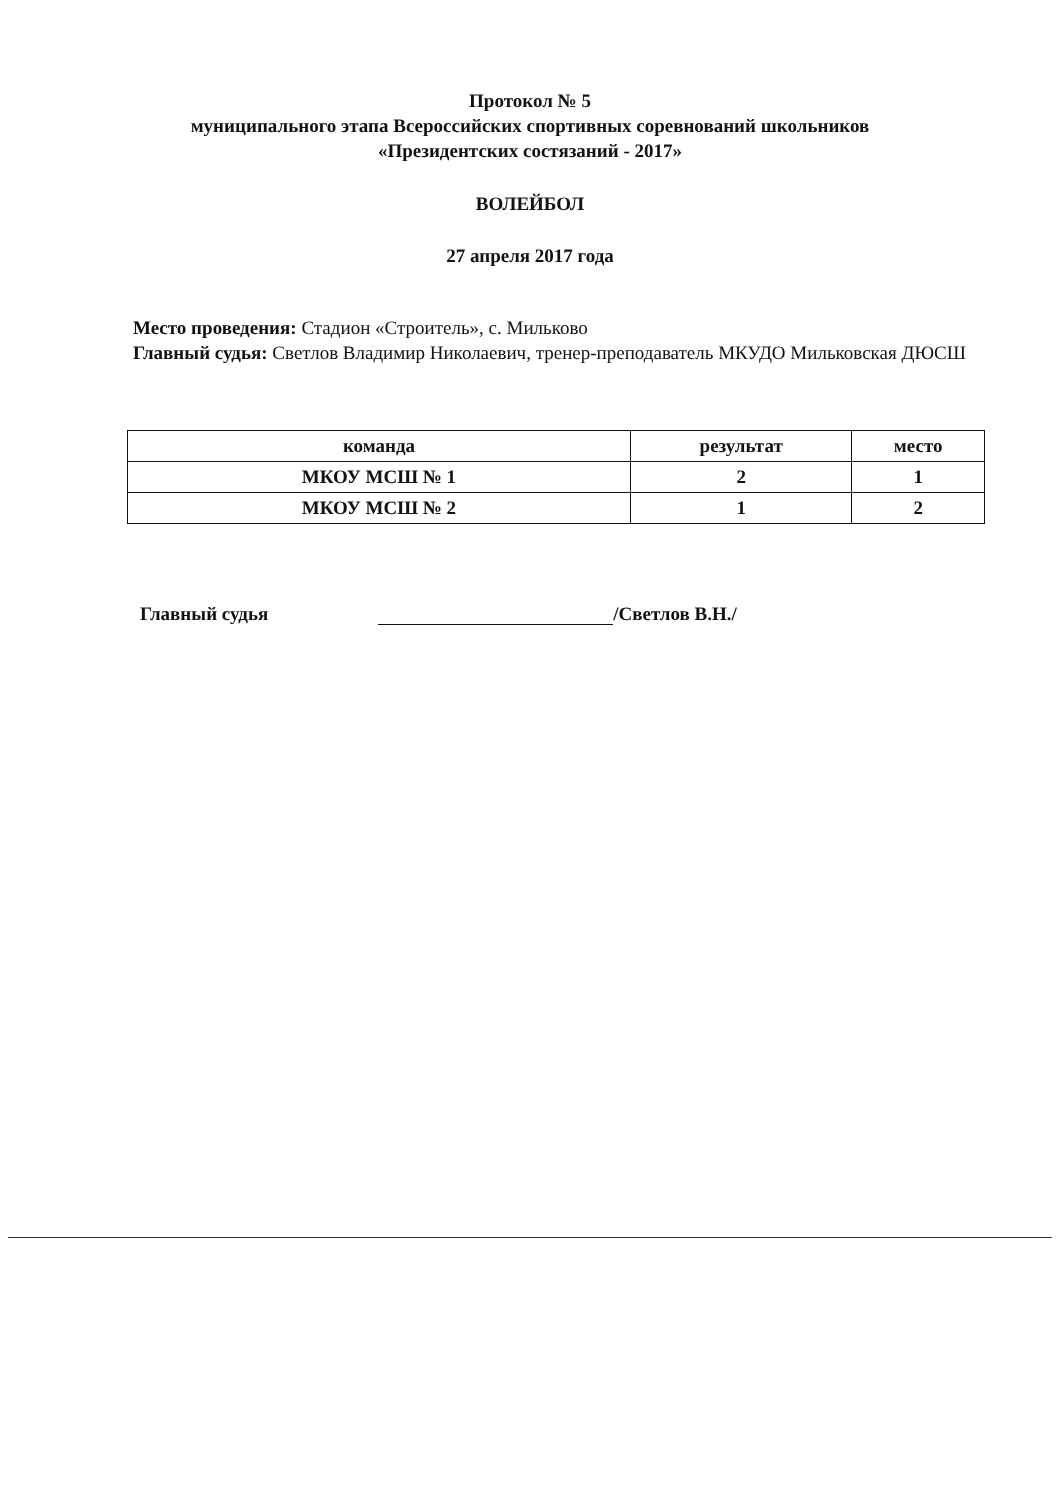Протокол № 5
муниципального этапа Всероссийских спортивных соревнований школьников
«Президентских состязаний - 2017»
ВОЛЕЙБОЛ
27 апреля 2017 года
Место проведения: Стадион «Строитель», с. Мильково
Главный судья: Светлов Владимир Николаевич, тренер-преподаватель МКУДО Мильковская ДЮСШ
| команда | результат | место |
| --- | --- | --- |
| МКОУ МСШ № 1 | 2 | 1 |
| МКОУ МСШ № 2 | 1 | 2 |
Главный судья /Светлов В.Н./